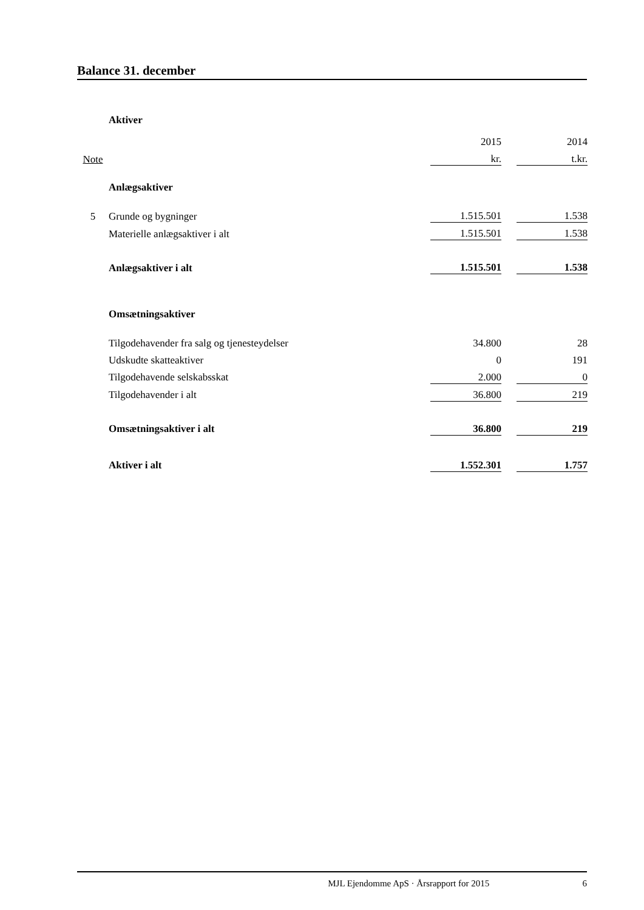Balance 31. december
| | Aktiver | | | |
| | | 2015 | | 2014 |
| Note | | kr. | | t.kr. |
| | Anlægsaktiver | | | |
| 5 | Grunde og bygninger | 1.515.501 | | 1.538 |
| | Materielle anlægsaktiver i alt | 1.515.501 | | 1.538 |
| | Anlægsaktiver i alt | 1.515.501 | | 1.538 |
| | Omsætningsaktiver | | | |
| | Tilgodehavender fra salg og tjenesteydelser | 34.800 | | 28 |
| | Udskudte skatteaktiver | 0 | | 191 |
| | Tilgodehavende selskabsskat | 2.000 | | 0 |
| | Tilgodehavender i alt | 36.800 | | 219 |
| | Omsætningsaktiver i alt | 36.800 | | 219 |
| | Aktiver i alt | 1.552.301 | | 1.757 |
MJL Ejendomme ApS · Årsrapport for 2015 6